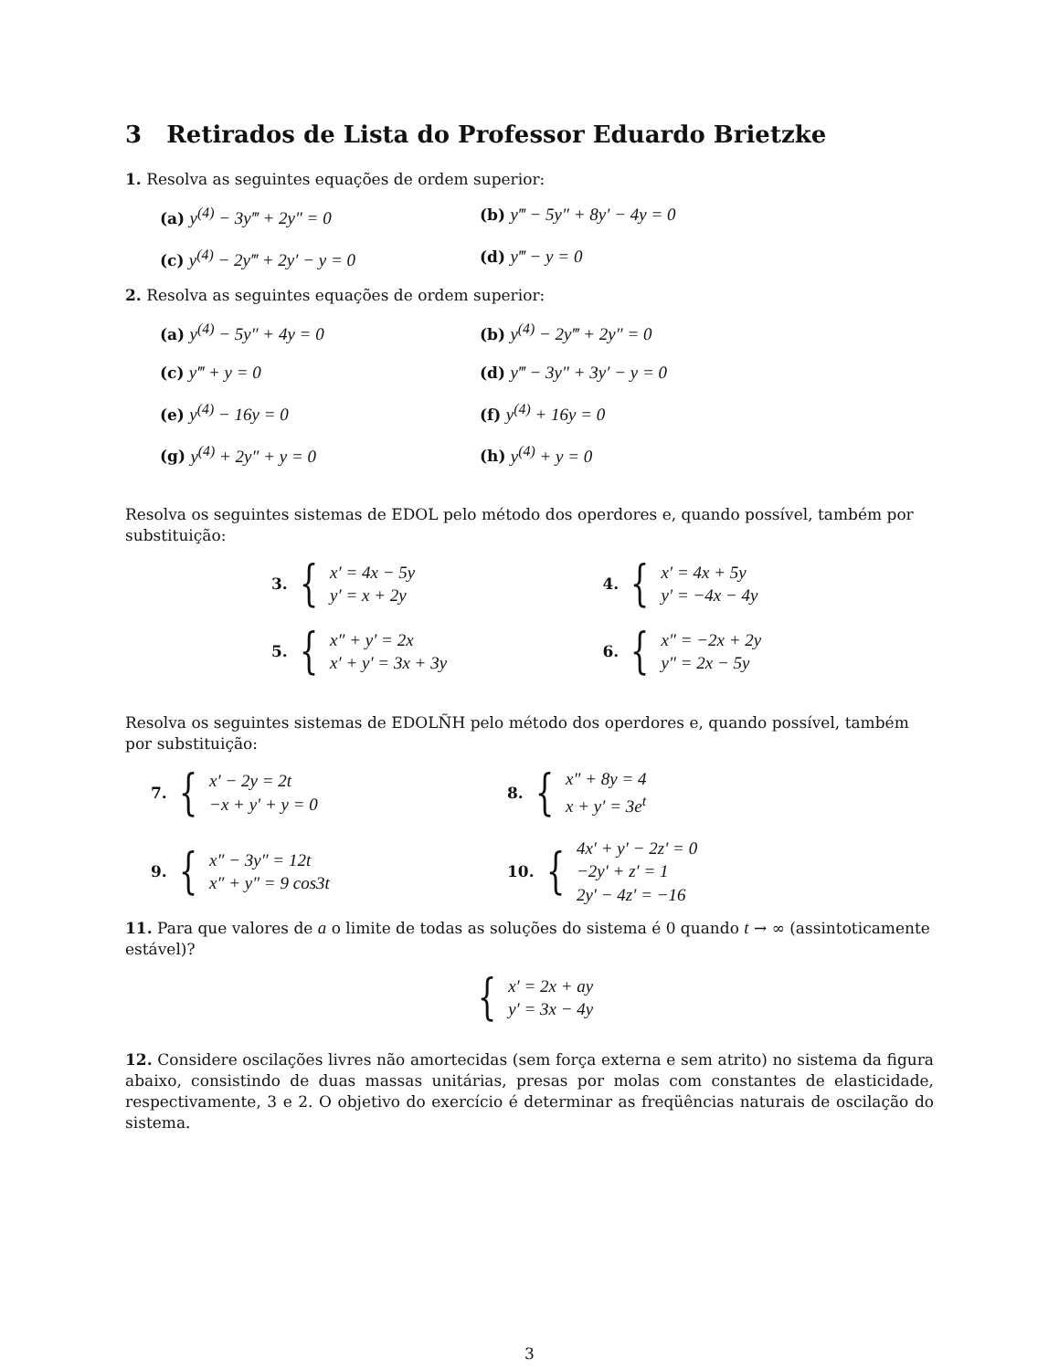3 Retirados de Lista do Professor Eduardo Brietzke
1. Resolva as seguintes equações de ordem superior:
(a) y<sup>(4)</sup> − 3y‴ + 2y″ = 0
(b) y‴ − 5y″ + 8y′ − 4y = 0
(c) y<sup>(4)</sup> − 2y‴ + 2y′ − y = 0
(d) y‴ − y = 0
2. Resolva as seguintes equações de ordem superior:
(a) y<sup>(4)</sup> − 5y″ + 4y = 0
(b) y<sup>(4)</sup> − 2y‴ + 2y″ = 0
(c) y‴ + y = 0
(d) y‴ − 3y″ + 3y′ − y = 0
(e) y<sup>(4)</sup> − 16y = 0
(f) y<sup>(4)</sup> + 16y = 0
(g) y<sup>(4)</sup> + 2y″ + y = 0
(h) y<sup>(4)</sup> + y = 0
Resolva os seguintes sistemas de EDOL pelo método dos operdores e, quando possível, também por substituição:
3. {
x′ = 4x − 5y
y′ = x + 2y
4. {
x′ = 4x + 5y
y′ = −4x − 4y
5. {
x″ + y′ = 2x
x′ + y′ = 3x + 3y
6. {
x″ = −2x + 2y
y″ = 2x − 5y
Resolva os seguintes sistemas de EDOLÑH pelo método dos operdores e, quando possível, também por substituição:
7. {
x′ − 2y = 2t
−x + y′ + y = 0
8. {
x″ + 8y = 4
x + y′ = 3e<sup>t</sup>
9. {
x″ − 3y″ = 12t
x″ + y″ = 9 cos3t
10. {
4x′ + y′ − 2z′ = 0
−2y′ + z′ = 1
2y′ − 4z′ = −16
11. Para que valores de a o limite de todas as soluções do sistema é 0 quando t → ∞ (assintoticamente estável)?
{
x′ = 2x + ay
y′ = 3x − 4y
12. Considere oscilações livres não amortecidas (sem força externa e sem atrito) no sistema da figura abaixo, consistindo de duas massas unitárias, presas por molas com constantes de elasticidade, respectivamente, 3 e 2. O objetivo do exercício é determinar as freqüências naturais de oscilação do sistema.
3